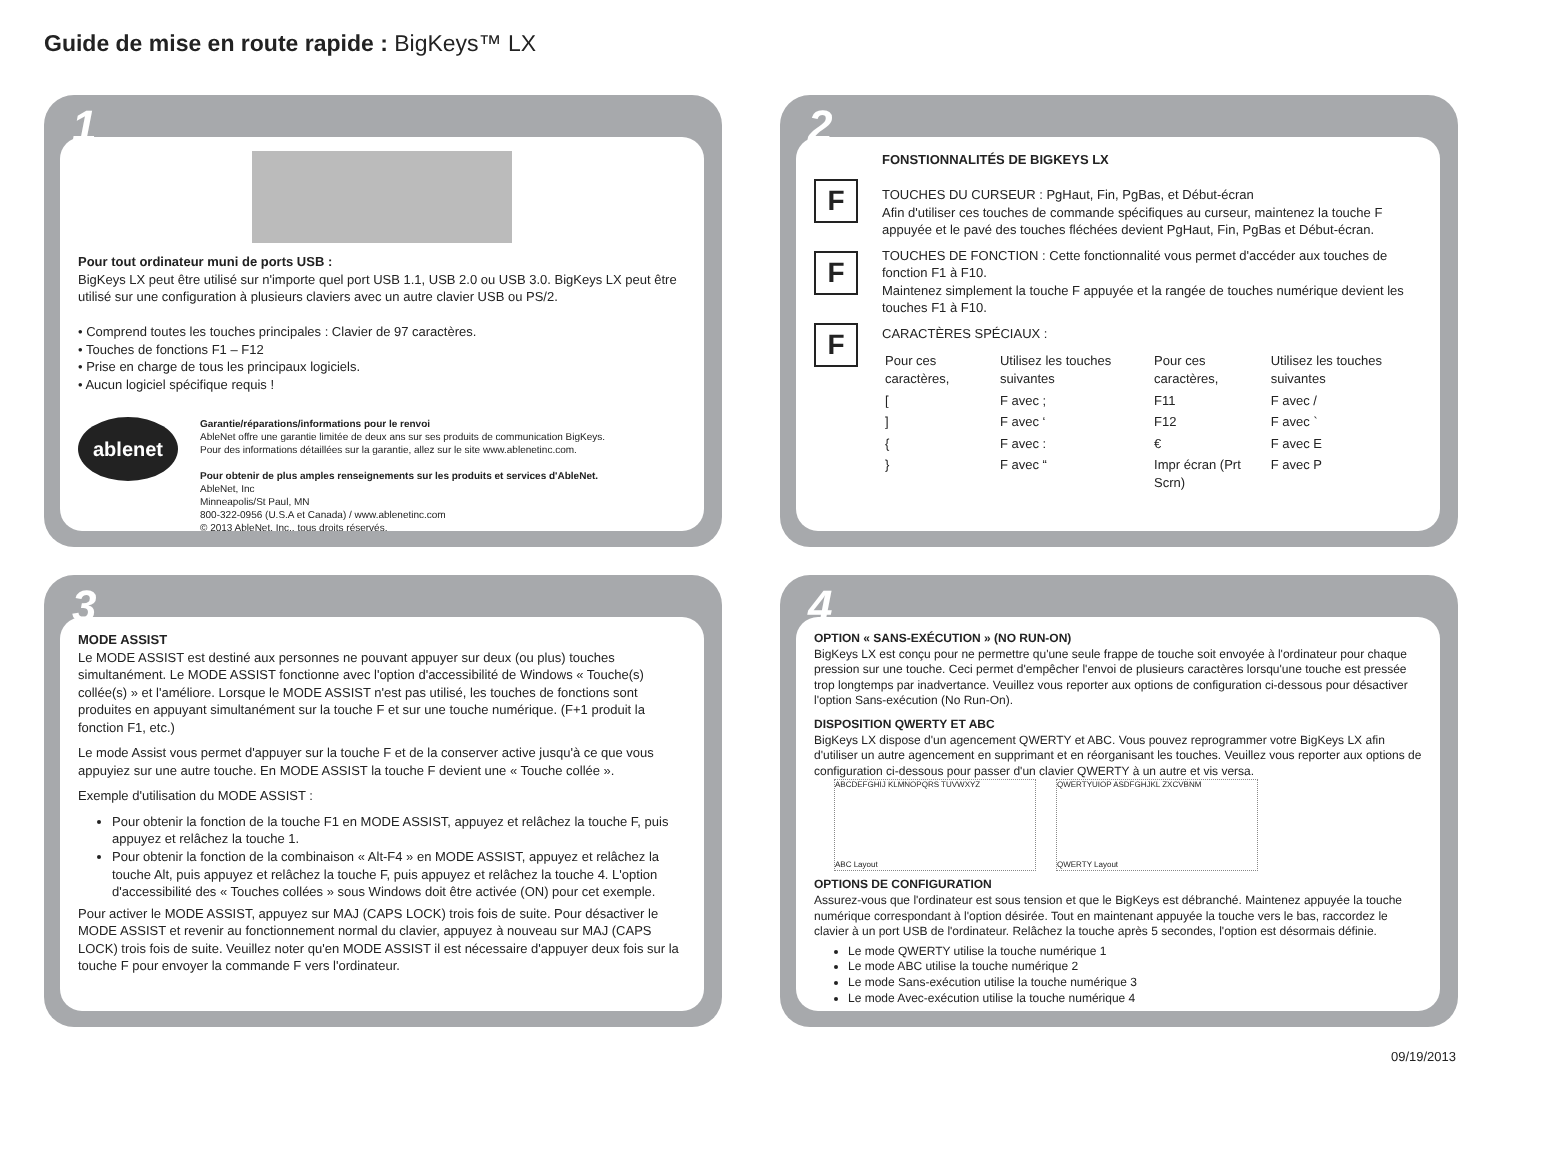Guide de mise en route rapide : BigKeys™ LX
1
Pour tout ordinateur muni de ports USB :
BigKeys LX peut être utilisé sur n'importe quel port USB 1.1, USB 2.0 ou USB 3.0. BigKeys LX peut être utilisé sur une configuration à plusieurs claviers avec un autre clavier USB ou PS/2.
• Comprend toutes les touches principales : Clavier de 97 caractères.
• Touches de fonctions F1 – F12
• Prise en charge de tous les principaux logiciels.
• Aucun logiciel spécifique requis !
ablenet
Garantie/réparations/informations pour le renvoi
AbleNet offre une garantie limitée de deux ans sur ses produits de communication BigKeys.
Pour des informations détaillées sur la garantie, allez sur le site www.ablenetinc.com.
Pour obtenir de plus amples renseignements sur les produits et services d'AbleNet.
AbleNet, Inc
Minneapolis/St Paul, MN
800-322-0956 (U.S.A et Canada) / www.ablenetinc.com
© 2013 AbleNet, Inc., tous droits réservés.
2
F
F
F
FONSTIONNALITÉS DE BIGKEYS LX
TOUCHES DU CURSEUR : PgHaut, Fin, PgBas, et Début-écran
Afin d'utiliser ces touches de commande spécifiques au curseur, maintenez la touche F appuyée et le pavé des touches fléchées devient PgHaut, Fin, PgBas et Début-écran.
TOUCHES DE FONCTION : Cette fonctionnalité vous permet d'accéder aux touches de fonction F1 à F10.
Maintenez simplement la touche F appuyée et la rangée de touches numérique devient les touches F1 à F10.
CARACTÈRES SPÉCIAUX :
| Pour ces caractères, | Utilisez les touches suivantes | Pour ces caractères, | Utilisez les touches suivantes |
| [ | F avec ; | F11 | F avec / |
| ] | F avec ‘ | F12 | F avec ` |
| { | F avec : | € | F avec E |
| } | F avec “ | Impr écran (Prt Scrn) | F avec P |
3
MODE ASSIST
Le MODE ASSIST est destiné aux personnes ne pouvant appuyer sur deux (ou plus) touches simultanément. Le MODE ASSIST fonctionne avec l'option d'accessibilité de Windows « Touche(s) collée(s) » et l'améliore. Lorsque le MODE ASSIST n'est pas utilisé, les touches de fonctions sont produites en appuyant simultanément sur la touche F et sur une touche numérique. (F+1 produit la fonction F1, etc.)
Le mode Assist vous permet d'appuyer sur la touche F et de la conserver active jusqu'à ce que vous appuyiez sur une autre touche. En MODE ASSIST la touche F devient une « Touche collée ».
Exemple d'utilisation du MODE ASSIST :
Pour obtenir la fonction de la touche F1 en MODE ASSIST, appuyez et relâchez la touche F, puis appuyez et relâchez la touche 1.
Pour obtenir la fonction de la combinaison « Alt-F4 » en MODE ASSIST, appuyez et relâchez la touche Alt, puis appuyez et relâchez la touche F, puis appuyez et relâchez la touche 4. L'option d'accessibilité des « Touches collées » sous Windows doit être activée (ON) pour cet exemple.
Pour activer le MODE ASSIST, appuyez sur MAJ (CAPS LOCK) trois fois de suite. Pour désactiver le MODE ASSIST et revenir au fonctionnement normal du clavier, appuyez à nouveau sur MAJ (CAPS LOCK) trois fois de suite. Veuillez noter qu'en MODE ASSIST il est nécessaire d'appuyer deux fois sur la touche F pour envoyer la commande F vers l'ordinateur.
4
OPTION « SANS-EXÉCUTION » (NO RUN-ON)
BigKeys LX est conçu pour ne permettre qu'une seule frappe de touche soit envoyée à l'ordinateur pour chaque pression sur une touche. Ceci permet d'empêcher l'envoi de plusieurs caractères lorsqu'une touche est pressée trop longtemps par inadvertance. Veuillez vous reporter aux options de configuration ci-dessous pour désactiver l'option Sans-exécution (No Run-On).
DISPOSITION QWERTY ET ABC
BigKeys LX dispose d'un agencement QWERTY et ABC. Vous pouvez reprogrammer votre BigKeys LX afin d'utiliser un autre agencement en supprimant et en réorganisant les touches. Veuillez vous reporter aux options de configuration ci-dessous pour passer d'un clavier QWERTY à un autre et vis versa.
ABCDEFGHIJ KLMNOPQRS TUVWXYZ ABC Layout QWERTYUIOP ASDFGHJKL ZXCVBNM QWERTY Layout
OPTIONS DE CONFIGURATION
Assurez-vous que l'ordinateur est sous tension et que le BigKeys est débranché. Maintenez appuyée la touche numérique correspondant à l'option désirée. Tout en maintenant appuyée la touche vers le bas, raccordez le clavier à un port USB de l'ordinateur. Relâchez la touche après 5 secondes, l'option est désormais définie.
Le mode QWERTY utilise la touche numérique 1
Le mode ABC utilise la touche numérique 2
Le mode Sans-exécution utilise la touche numérique 3
Le mode Avec-exécution utilise la touche numérique 4
09/19/2013